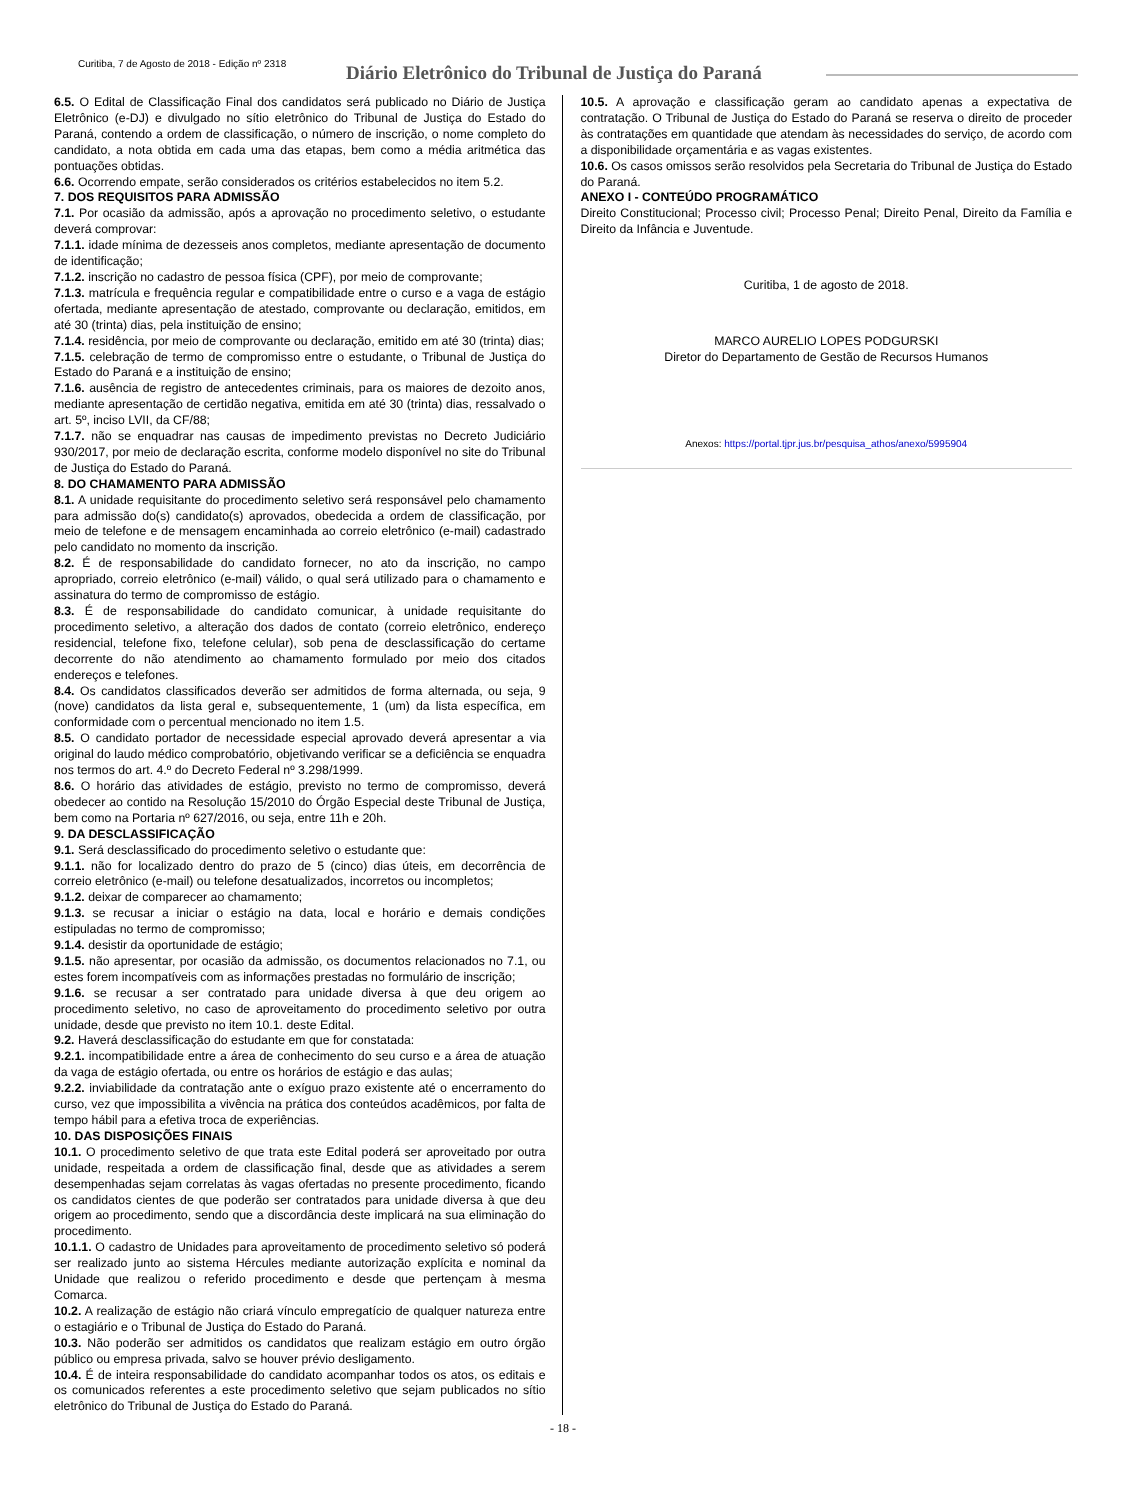Curitiba, 7 de Agosto de 2018 - Edição nº 2318
Diário Eletrônico do Tribunal de Justiça do Paraná
6.5. O Edital de Classificação Final dos candidatos será publicado no Diário de Justiça Eletrônico (e-DJ) e divulgado no sítio eletrônico do Tribunal de Justiça do Estado do Paraná, contendo a ordem de classificação, o número de inscrição, o nome completo do candidato, a nota obtida em cada uma das etapas, bem como a média aritmética das pontuações obtidas.
6.6. Ocorrendo empate, serão considerados os critérios estabelecidos no item 5.2.
7. DOS REQUISITOS PARA ADMISSÃO
7.1. Por ocasião da admissão, após a aprovação no procedimento seletivo, o estudante deverá comprovar:
7.1.1. idade mínima de dezesseis anos completos, mediante apresentação de documento de identificação;
7.1.2. inscrição no cadastro de pessoa física (CPF), por meio de comprovante;
7.1.3. matrícula e frequência regular e compatibilidade entre o curso e a vaga de estágio ofertada, mediante apresentação de atestado, comprovante ou declaração, emitidos, em até 30 (trinta) dias, pela instituição de ensino;
7.1.4. residência, por meio de comprovante ou declaração, emitido em até 30 (trinta) dias;
7.1.5. celebração de termo de compromisso entre o estudante, o Tribunal de Justiça do Estado do Paraná e a instituição de ensino;
7.1.6. ausência de registro de antecedentes criminais, para os maiores de dezoito anos, mediante apresentação de certidão negativa, emitida em até 30 (trinta) dias, ressalvado o art. 5º, inciso LVII, da CF/88;
7.1.7. não se enquadrar nas causas de impedimento previstas no Decreto Judiciário 930/2017, por meio de declaração escrita, conforme modelo disponível no site do Tribunal de Justiça do Estado do Paraná.
8. DO CHAMAMENTO PARA ADMISSÃO
8.1. A unidade requisitante do procedimento seletivo será responsável pelo chamamento para admissão do(s) candidato(s) aprovados, obedecida a ordem de classificação, por meio de telefone e de mensagem encaminhada ao correio eletrônico (e-mail) cadastrado pelo candidato no momento da inscrição.
8.2. É de responsabilidade do candidato fornecer, no ato da inscrição, no campo apropriado, correio eletrônico (e-mail) válido, o qual será utilizado para o chamamento e assinatura do termo de compromisso de estágio.
8.3. É de responsabilidade do candidato comunicar, à unidade requisitante do procedimento seletivo, a alteração dos dados de contato (correio eletrônico, endereço residencial, telefone fixo, telefone celular), sob pena de desclassificação do certame decorrente do não atendimento ao chamamento formulado por meio dos citados endereços e telefones.
8.4. Os candidatos classificados deverão ser admitidos de forma alternada, ou seja, 9 (nove) candidatos da lista geral e, subsequentemente, 1 (um) da lista específica, em conformidade com o percentual mencionado no item 1.5.
8.5. O candidato portador de necessidade especial aprovado deverá apresentar a via original do laudo médico comprobatório, objetivando verificar se a deficiência se enquadra nos termos do art. 4.º do Decreto Federal nº 3.298/1999.
8.6. O horário das atividades de estágio, previsto no termo de compromisso, deverá obedecer ao contido na Resolução 15/2010 do Órgão Especial deste Tribunal de Justiça, bem como na Portaria nº 627/2016, ou seja, entre 11h e 20h.
9. DA DESCLASSIFICAÇÃO
9.1. Será desclassificado do procedimento seletivo o estudante que:
9.1.1. não for localizado dentro do prazo de 5 (cinco) dias úteis, em decorrência de correio eletrônico (e-mail) ou telefone desatualizados, incorretos ou incompletos;
9.1.2. deixar de comparecer ao chamamento;
9.1.3. se recusar a iniciar o estágio na data, local e horário e demais condições estipuladas no termo de compromisso;
9.1.4. desistir da oportunidade de estágio;
9.1.5. não apresentar, por ocasião da admissão, os documentos relacionados no 7.1, ou estes forem incompatíveis com as informações prestadas no formulário de inscrição;
9.1.6. se recusar a ser contratado para unidade diversa à que deu origem ao procedimento seletivo, no caso de aproveitamento do procedimento seletivo por outra unidade, desde que previsto no item 10.1. deste Edital.
9.2. Haverá desclassificação do estudante em que for constatada:
9.2.1. incompatibilidade entre a área de conhecimento do seu curso e a área de atuação da vaga de estágio ofertada, ou entre os horários de estágio e das aulas;
9.2.2. inviabilidade da contratação ante o exíguo prazo existente até o encerramento do curso, vez que impossibilita a vivência na prática dos conteúdos acadêmicos, por falta de tempo hábil para a efetiva troca de experiências.
10. DAS DISPOSIÇÕES FINAIS
10.1. O procedimento seletivo de que trata este Edital poderá ser aproveitado por outra unidade, respeitada a ordem de classificação final, desde que as atividades a serem desempenhadas sejam correlatas às vagas ofertadas no presente procedimento, ficando os candidatos cientes de que poderão ser contratados para unidade diversa à que deu origem ao procedimento, sendo que a discordância deste implicará na sua eliminação do procedimento.
10.1.1. O cadastro de Unidades para aproveitamento de procedimento seletivo só poderá ser realizado junto ao sistema Hércules mediante autorização explícita e nominal da Unidade que realizou o referido procedimento e desde que pertençam à mesma Comarca.
10.2. A realização de estágio não criará vínculo empregatício de qualquer natureza entre o estagiário e o Tribunal de Justiça do Estado do Paraná.
10.3. Não poderão ser admitidos os candidatos que realizam estágio em outro órgão público ou empresa privada, salvo se houver prévio desligamento.
10.4. É de inteira responsabilidade do candidato acompanhar todos os atos, os editais e os comunicados referentes a este procedimento seletivo que sejam publicados no sítio eletrônico do Tribunal de Justiça do Estado do Paraná.
10.5. A aprovação e classificação geram ao candidato apenas a expectativa de contratação. O Tribunal de Justiça do Estado do Paraná se reserva o direito de proceder às contratações em quantidade que atendam às necessidades do serviço, de acordo com a disponibilidade orçamentária e as vagas existentes.
10.6. Os casos omissos serão resolvidos pela Secretaria do Tribunal de Justiça do Estado do Paraná.
ANEXO I - CONTEÚDO PROGRAMÁTICO
Direito Constitucional; Processo civil; Processo Penal; Direito Penal, Direito da Família e Direito da Infância e Juventude.
Curitiba, 1 de agosto de 2018.
MARCO AURELIO LOPES PODGURSKI
Diretor do Departamento de Gestão de Recursos Humanos
Anexos: https://portal.tjpr.jus.br/pesquisa_athos/anexo/5995904
- 18 -